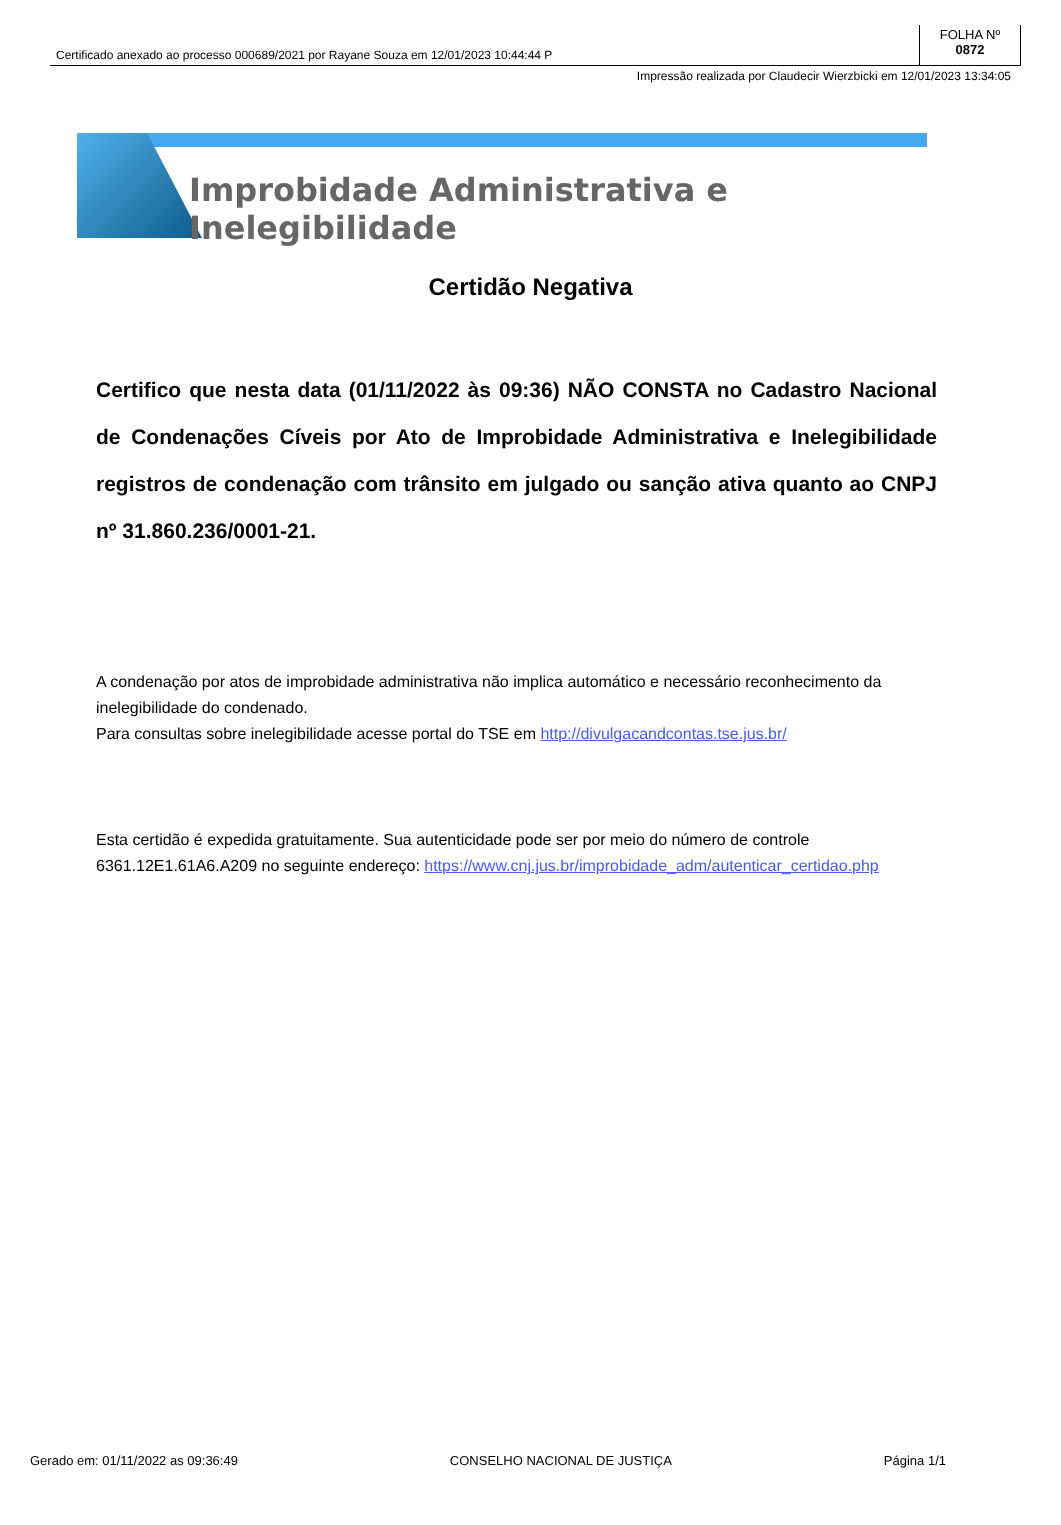Certificado anexado ao processo 000689/2021 por Rayane Souza em 12/01/2023 10:44:44 P
FOLHA Nº
0872
Impressão realizada por Claudecir Wierzbicki em 12/01/2023 13:34:05
Improbidade Administrativa e Inelegibilidade
Certidão Negativa
Certifico que nesta data (01/11/2022 às 09:36) NÃO CONSTA no Cadastro Nacional de Condenações Cíveis por Ato de Improbidade Administrativa e Inelegibilidade registros de condenação com trânsito em julgado ou sanção ativa quanto ao CNPJ nº 31.860.236/0001-21.
A condenação por atos de improbidade administrativa não implica automático e necessário reconhecimento da inelegibilidade do condenado.
Para consultas sobre inelegibilidade acesse portal do TSE em http://divulgacandcontas.tse.jus.br/
Esta certidão é expedida gratuitamente. Sua autenticidade pode ser por meio do número de controle 6361.12E1.61A6.A209 no seguinte endereço: https://www.cnj.jus.br/improbidade_adm/autenticar_certidao.php
Gerado em: 01/11/2022 as 09:36:49 CONSELHO NACIONAL DE JUSTIÇA Página 1/1